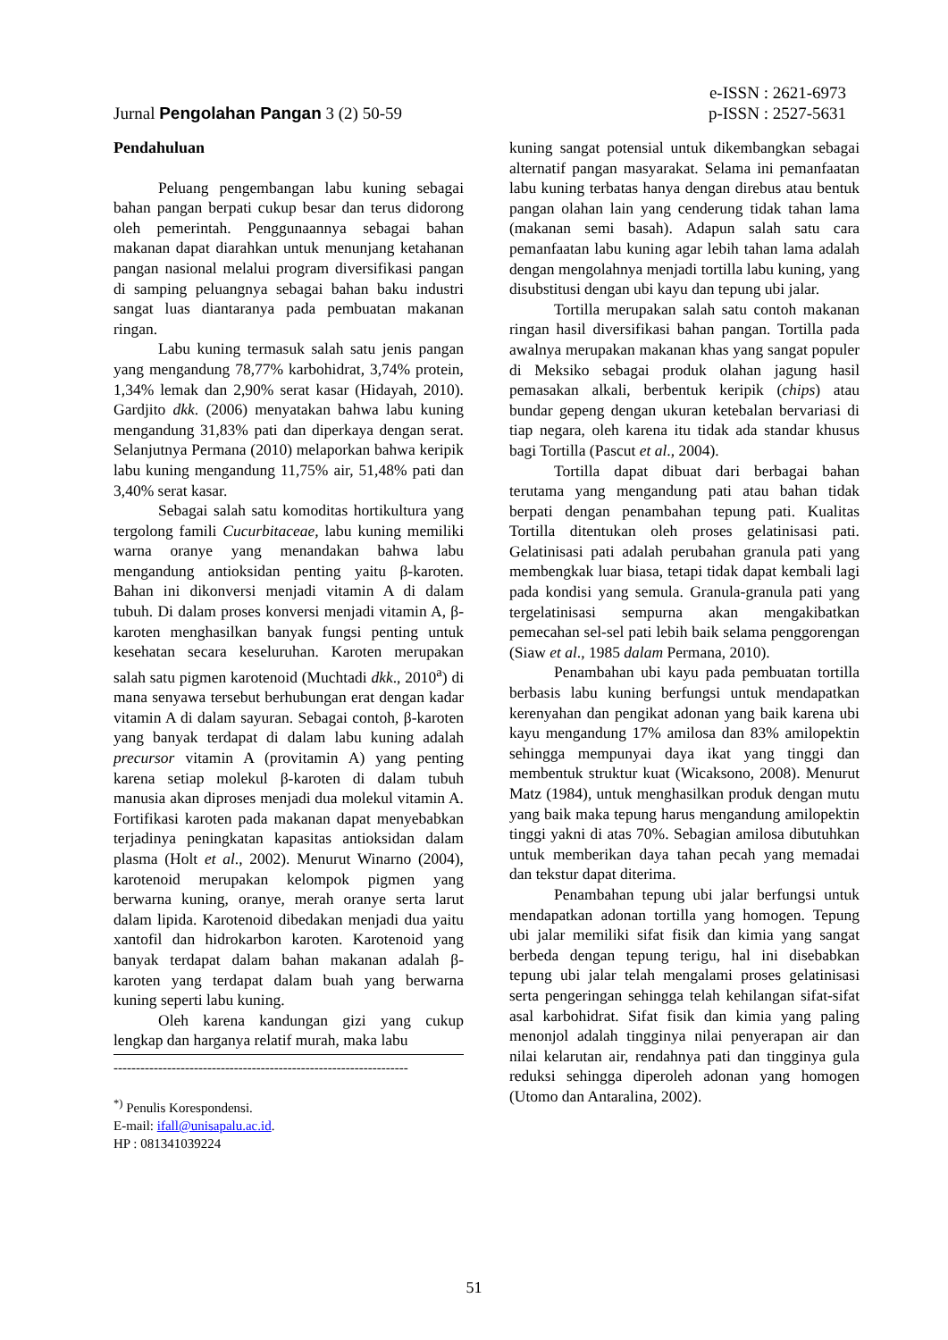e-ISSN : 2621-6973
Jurnal Pengolahan Pangan 3 (2) 50-59 p-ISSN : 2527-5631
Pendahuluan
Peluang pengembangan labu kuning sebagai bahan pangan berpati cukup besar dan terus didorong oleh pemerintah. Penggunaannya sebagai bahan makanan dapat diarahkan untuk menunjang ketahanan pangan nasional melalui program diversifikasi pangan di samping peluangnya sebagai bahan baku industri sangat luas diantaranya pada pembuatan makanan ringan.
Labu kuning termasuk salah satu jenis pangan yang mengandung 78,77% karbohidrat, 3,74% protein, 1,34% lemak dan 2,90% serat kasar (Hidayah, 2010). Gardjito dkk. (2006) menyatakan bahwa labu kuning mengandung 31,83% pati dan diperkaya dengan serat. Selanjutnya Permana (2010) melaporkan bahwa keripik labu kuning mengandung 11,75% air, 51,48% pati dan 3,40% serat kasar.
Sebagai salah satu komoditas hortikultura yang tergolong famili Cucurbitaceae, labu kuning memiliki warna oranye yang menandakan bahwa labu mengandung antioksidan penting yaitu β-karoten. Bahan ini dikonversi menjadi vitamin A di dalam tubuh. Di dalam proses konversi menjadi vitamin A, β-karoten menghasilkan banyak fungsi penting untuk kesehatan secara keseluruhan. Karoten merupakan salah satu pigmen karotenoid (Muchtadi dkk., 2010<sup>a</sup>) di mana senyawa tersebut berhubungan erat dengan kadar vitamin A di dalam sayuran. Sebagai contoh, β-karoten yang banyak terdapat di dalam labu kuning adalah precursor vitamin A (provitamin A) yang penting karena setiap molekul β-karoten di dalam tubuh manusia akan diproses menjadi dua molekul vitamin A. Fortifikasi karoten pada makanan dapat menyebabkan terjadinya peningkatan kapasitas antioksidan dalam plasma (Holt et al., 2002). Menurut Winarno (2004), karotenoid merupakan kelompok pigmen yang berwarna kuning, oranye, merah oranye serta larut dalam lipida. Karotenoid dibedakan menjadi dua yaitu xantofil dan hidrokarbon karoten. Karotenoid yang banyak terdapat dalam bahan makanan adalah β-karoten yang terdapat dalam buah yang berwarna kuning seperti labu kuning.
Oleh karena kandungan gizi yang cukup lengkap dan harganya relatif murah, maka labu
------------------------------------------------------------------
<sup>*)</sup> Penulis Korespondensi.
E-mail: ifall@unisapalu.ac.id.
HP : 081341039224
kuning sangat potensial untuk dikembangkan sebagai alternatif pangan masyarakat. Selama ini pemanfaatan labu kuning terbatas hanya dengan direbus atau bentuk pangan olahan lain yang cenderung tidak tahan lama (makanan semi basah). Adapun salah satu cara pemanfaatan labu kuning agar lebih tahan lama adalah dengan mengolahnya menjadi tortilla labu kuning, yang disubstitusi dengan ubi kayu dan tepung ubi jalar.
Tortilla merupakan salah satu contoh makanan ringan hasil diversifikasi bahan pangan. Tortilla pada awalnya merupakan makanan khas yang sangat populer di Meksiko sebagai produk olahan jagung hasil pemasakan alkali, berbentuk keripik (chips) atau bundar gepeng dengan ukuran ketebalan bervariasi di tiap negara, oleh karena itu tidak ada standar khusus bagi Tortilla (Pascut et al., 2004).
Tortilla dapat dibuat dari berbagai bahan terutama yang mengandung pati atau bahan tidak berpati dengan penambahan tepung pati. Kualitas Tortilla ditentukan oleh proses gelatinisasi pati. Gelatinisasi pati adalah perubahan granula pati yang membengkak luar biasa, tetapi tidak dapat kembali lagi pada kondisi yang semula. Granula-granula pati yang tergelatinisasi sempurna akan mengakibatkan pemecahan sel-sel pati lebih baik selama penggorengan (Siaw et al., 1985 dalam Permana, 2010).
Penambahan ubi kayu pada pembuatan tortilla berbasis labu kuning berfungsi untuk mendapatkan kerenyahan dan pengikat adonan yang baik karena ubi kayu mengandung 17% amilosa dan 83% amilopektin sehingga mempunyai daya ikat yang tinggi dan membentuk struktur kuat (Wicaksono, 2008). Menurut Matz (1984), untuk menghasilkan produk dengan mutu yang baik maka tepung harus mengandung amilopektin tinggi yakni di atas 70%. Sebagian amilosa dibutuhkan untuk memberikan daya tahan pecah yang memadai dan tekstur dapat diterima.
Penambahan tepung ubi jalar berfungsi untuk mendapatkan adonan tortilla yang homogen. Tepung ubi jalar memiliki sifat fisik dan kimia yang sangat berbeda dengan tepung terigu, hal ini disebabkan tepung ubi jalar telah mengalami proses gelatinisasi serta pengeringan sehingga telah kehilangan sifat-sifat asal karbohidrat. Sifat fisik dan kimia yang paling menonjol adalah tingginya nilai penyerapan air dan nilai kelarutan air, rendahnya pati dan tingginya gula reduksi sehingga diperoleh adonan yang homogen (Utomo dan Antaralina, 2002).
51